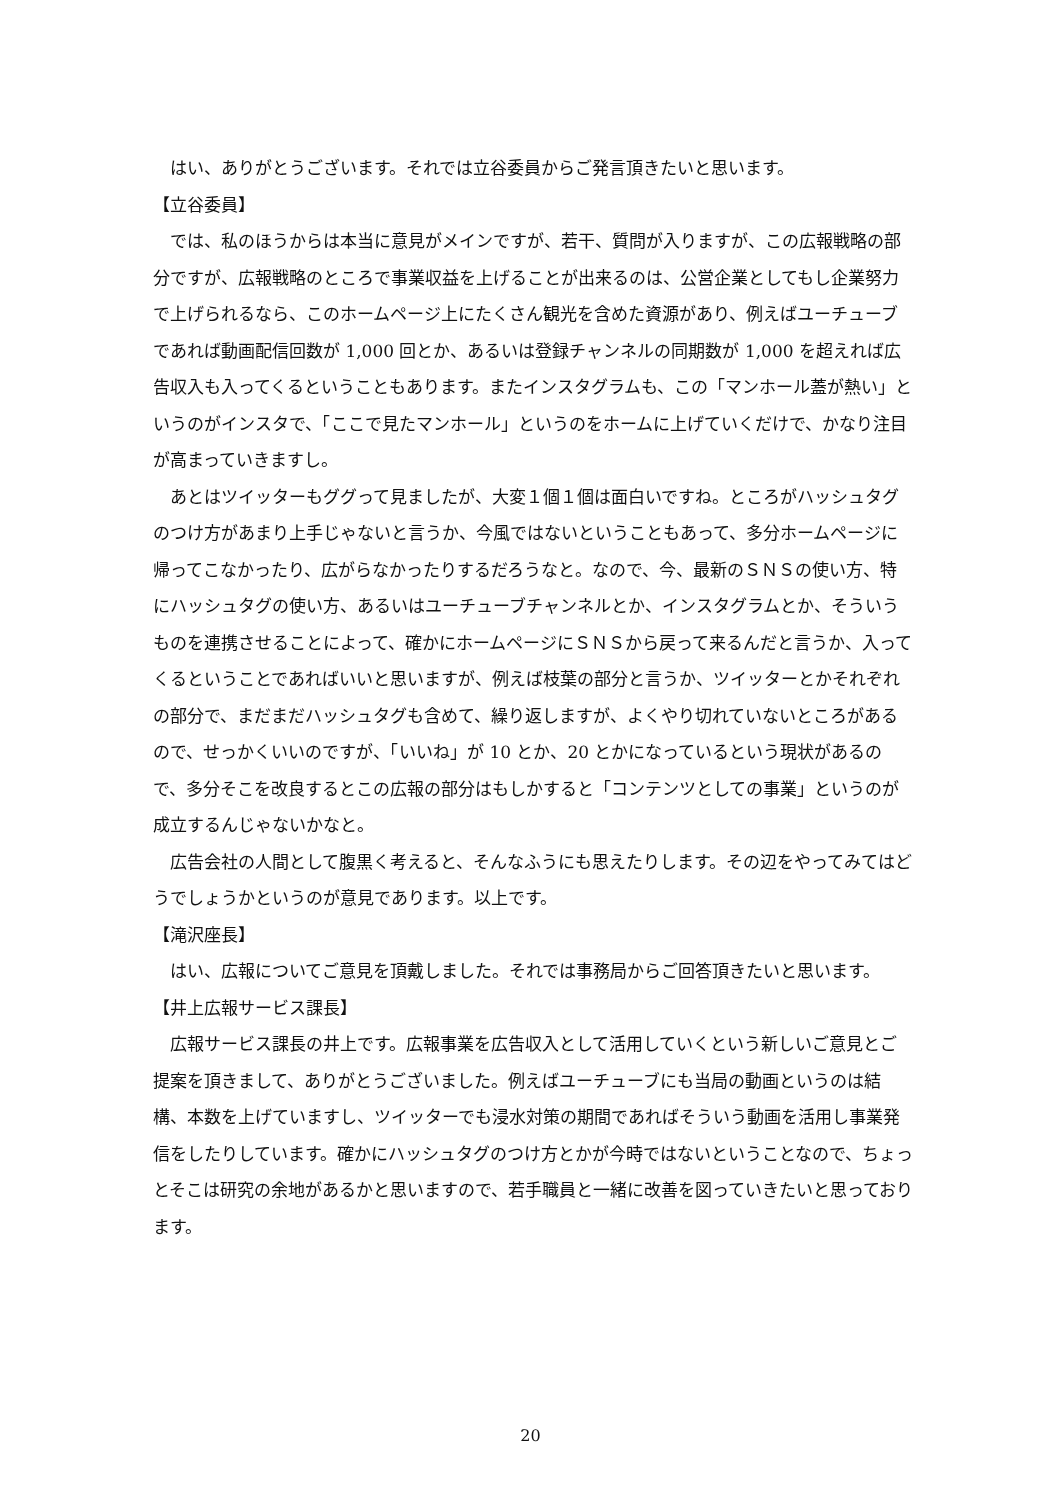はい、ありがとうございます。それでは立谷委員からご発言頂きたいと思います。
【立谷委員】
では、私のほうからは本当に意見がメインですが、若干、質問が入りますが、この広報戦略の部分ですが、広報戦略のところで事業収益を上げることが出来るのは、公営企業としてもし企業努力で上げられるなら、このホームページ上にたくさん観光を含めた資源があり、例えばユーチューブであれば動画配信回数が 1,000 回とか、あるいは登録チャンネルの同期数が 1,000 を超えれば広告収入も入ってくるということもあります。またインスタグラムも、この「マンホール蓋が熱い」というのがインスタで、「ここで見たマンホール」というのをホームに上げていくだけで、かなり注目が高まっていきますし。
あとはツイッターもググって見ましたが、大変１個１個は面白いですね。ところがハッシュタグのつけ方があまり上手じゃないと言うか、今風ではないということもあって、多分ホームページに帰ってこなかったり、広がらなかったりするだろうなと。なので、今、最新のＳＮＳの使い方、特にハッシュタグの使い方、あるいはユーチューブチャンネルとか、インスタグラムとか、そういうものを連携させることによって、確かにホームページにＳＮＳから戻って来るんだと言うか、入ってくるということであればいいと思いますが、例えば枝葉の部分と言うか、ツイッターとかそれぞれの部分で、まだまだハッシュタグも含めて、繰り返しますが、よくやり切れていないところがあるので、せっかくいいのですが、「いいね」が 10 とか、20 とかになっているという現状があるので、多分そこを改良するとこの広報の部分はもしかすると「コンテンツとしての事業」というのが成立するんじゃないかなと。
広告会社の人間として腹黒く考えると、そんなふうにも思えたりします。その辺をやってみてはどうでしょうかというのが意見であります。以上です。
【滝沢座長】
はい、広報についてご意見を頂戴しました。それでは事務局からご回答頂きたいと思います。
【井上広報サービス課長】
広報サービス課長の井上です。広報事業を広告収入として活用していくという新しいご意見とご提案を頂きまして、ありがとうございました。例えばユーチューブにも当局の動画というのは結構、本数を上げていますし、ツイッターでも浸水対策の期間であればそういう動画を活用し事業発信をしたりしています。確かにハッシュタグのつけ方とかが今時ではないということなので、ちょっとそこは研究の余地があるかと思いますので、若手職員と一緒に改善を図っていきたいと思っております。
20